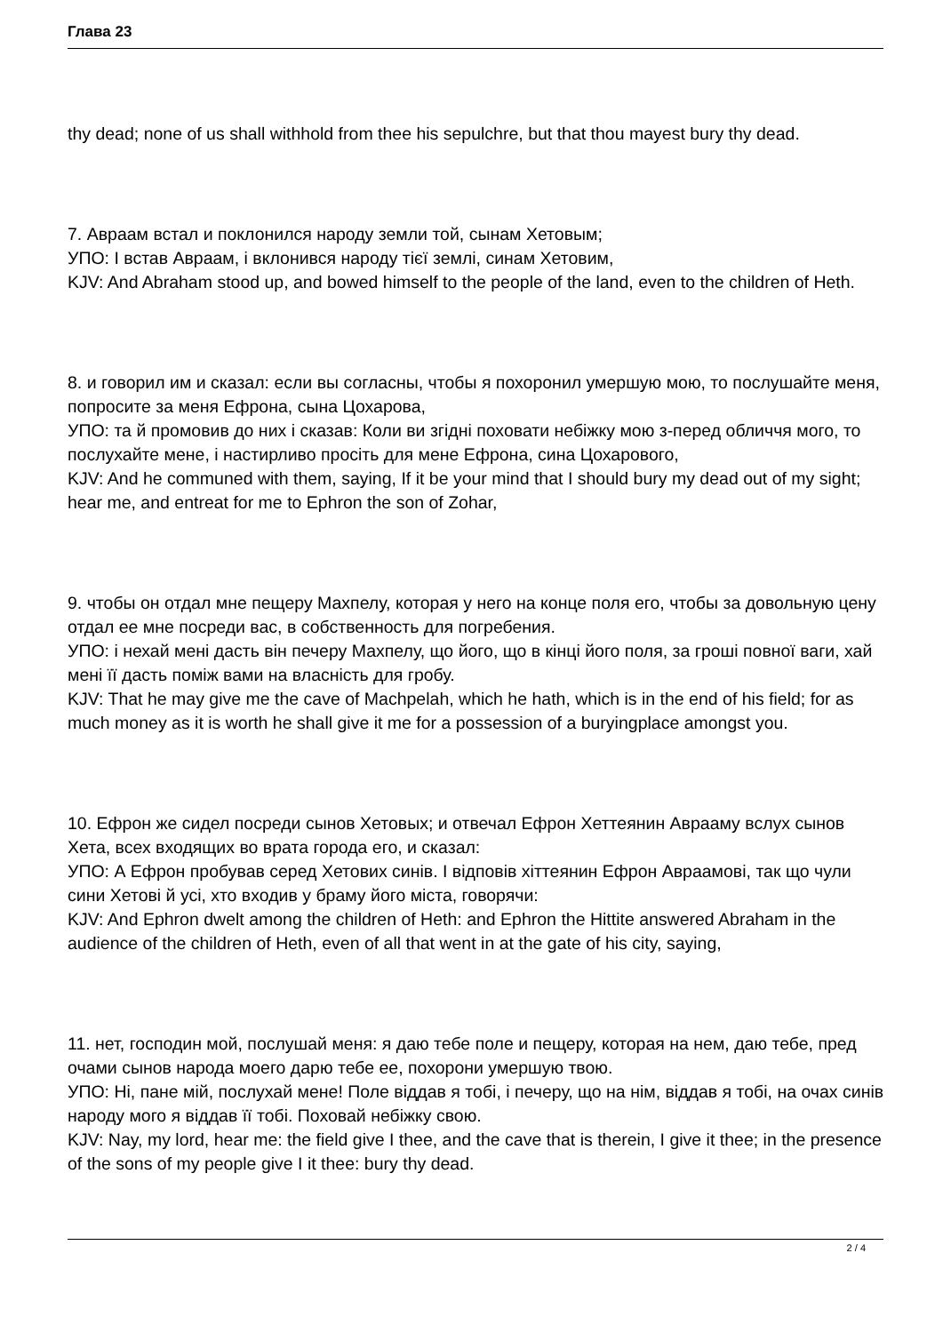Глава 23
thy dead; none of us shall withhold from thee his sepulchre, but that thou mayest bury thy dead.
7. Авраам встал и поклонился народу земли той, сынам Хетовым;
УПО: І встав Авраам, і вклонився народу тієї землі, синам Хетовим,
KJV: And Abraham stood up, and bowed himself to the people of the land, even to the children of Heth.
8. и говорил им и сказал: если вы согласны, чтобы я похоронил умершую мою, то послушайте меня, попросите за меня Ефрона, сына Цохарова,
УПО: та й промовив до них і сказав: Коли ви згідні поховати небіжку мою з-перед обличчя мого, то послухайте мене, і настирливо просіть для мене Ефрона, сина Цохарового,
KJV: And he communed with them, saying, If it be your mind that I should bury my dead out of my sight; hear me, and entreat for me to Ephron the son of Zohar,
9. чтобы он отдал мне пещеру Махпелу, которая у него на конце поля его, чтобы за довольную цену отдал ее мне посреди вас, в собственность для погребения.
УПО: і нехай мені дасть він печеру Махпелу, що його, що в кінці його поля, за гроші повної ваги, хай мені її дасть поміж вами на власність для гробу.
KJV: That he may give me the cave of Machpelah, which he hath, which is in the end of his field; for as much money as it is worth he shall give it me for a possession of a buryingplace amongst you.
10. Ефрон же сидел посреди сынов Хетовых; и отвечал Ефрон Хеттеянин Аврааму вслух сынов Хета, всех входящих во врата города его, и сказал:
УПО: А Ефрон пробував серед Хетових синів. І відповів хіттеянин Ефрон Авраамові, так що чули сини Хетові й усі, хто входив у браму його міста, говорячи:
KJV: And Ephron dwelt among the children of Heth: and Ephron the Hittite answered Abraham in the audience of the children of Heth, even of all that went in at the gate of his city, saying,
11. нет, господин мой, послушай меня: я даю тебе поле и пещеру, которая на нем, даю тебе, пред очами сынов народа моего дарю тебе ее, похорони умершую твою.
УПО: Ні, пане мій, послухай мене! Поле віддав я тобі, і печеру, що на нім, віддав я тобі, на очах синів народу мого я віддав її тобі. Поховай небіжку свою.
KJV: Nay, my lord, hear me: the field give I thee, and the cave that is therein, I give it thee; in the presence of the sons of my people give I it thee: bury thy dead.
2 / 4